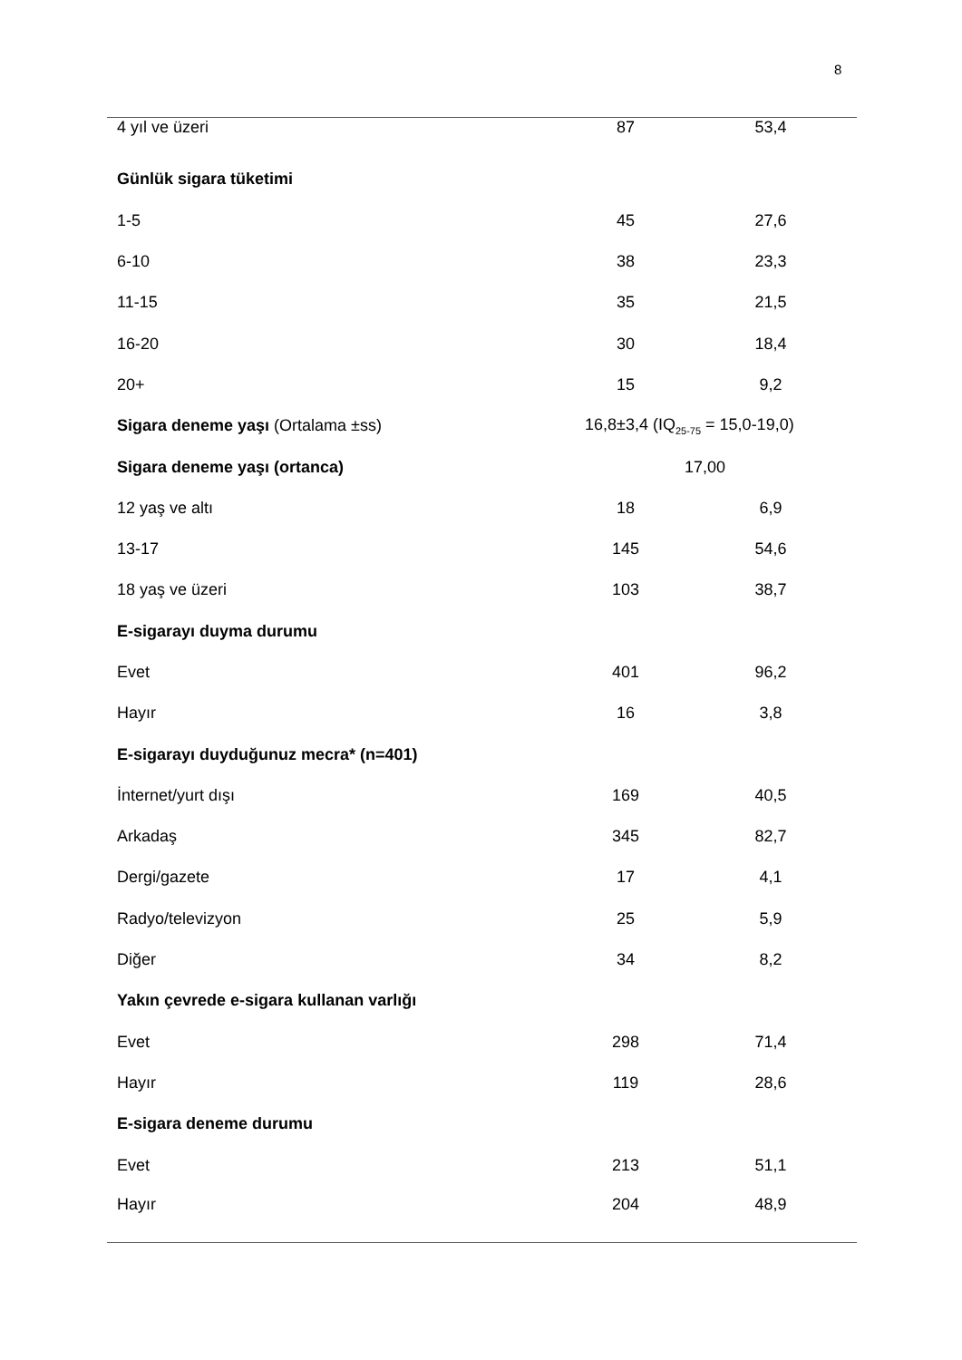8
| 4 yıl ve üzeri | 87 | 53,4 |
| Günlük sigara tüketimi | | |
| 1-5 | 45 | 27,6 |
| 6-10 | 38 | 23,3 |
| 11-15 | 35 | 21,5 |
| 16-20 | 30 | 18,4 |
| 20+ | 15 | 9,2 |
| Sigara deneme yaşı (Ortalama ±ss) | 16,8±3,4 (IQ<sub>25-75</sub> = 15,0-19,0) | |
| Sigara deneme yaşı (ortanca) | 17,00 | |
| 12 yaş ve altı | 18 | 6,9 |
| 13-17 | 145 | 54,6 |
| 18 yaş ve üzeri | 103 | 38,7 |
| E-sigarayı duyma durumu | | |
| Evet | 401 | 96,2 |
| Hayır | 16 | 3,8 |
| E-sigarayı duyduğunuz mecra* (n=401) | | |
| İnternet/yurt dışı | 169 | 40,5 |
| Arkadaş | 345 | 82,7 |
| Dergi/gazete | 17 | 4,1 |
| Radyo/televizyon | 25 | 5,9 |
| Diğer | 34 | 8,2 |
| Yakın çevrede e-sigara kullanan varlığı | | |
| Evet | 298 | 71,4 |
| Hayır | 119 | 28,6 |
| E-sigara deneme durumu | | |
| Evet | 213 | 51,1 |
| Hayır | 204 | 48,9 |